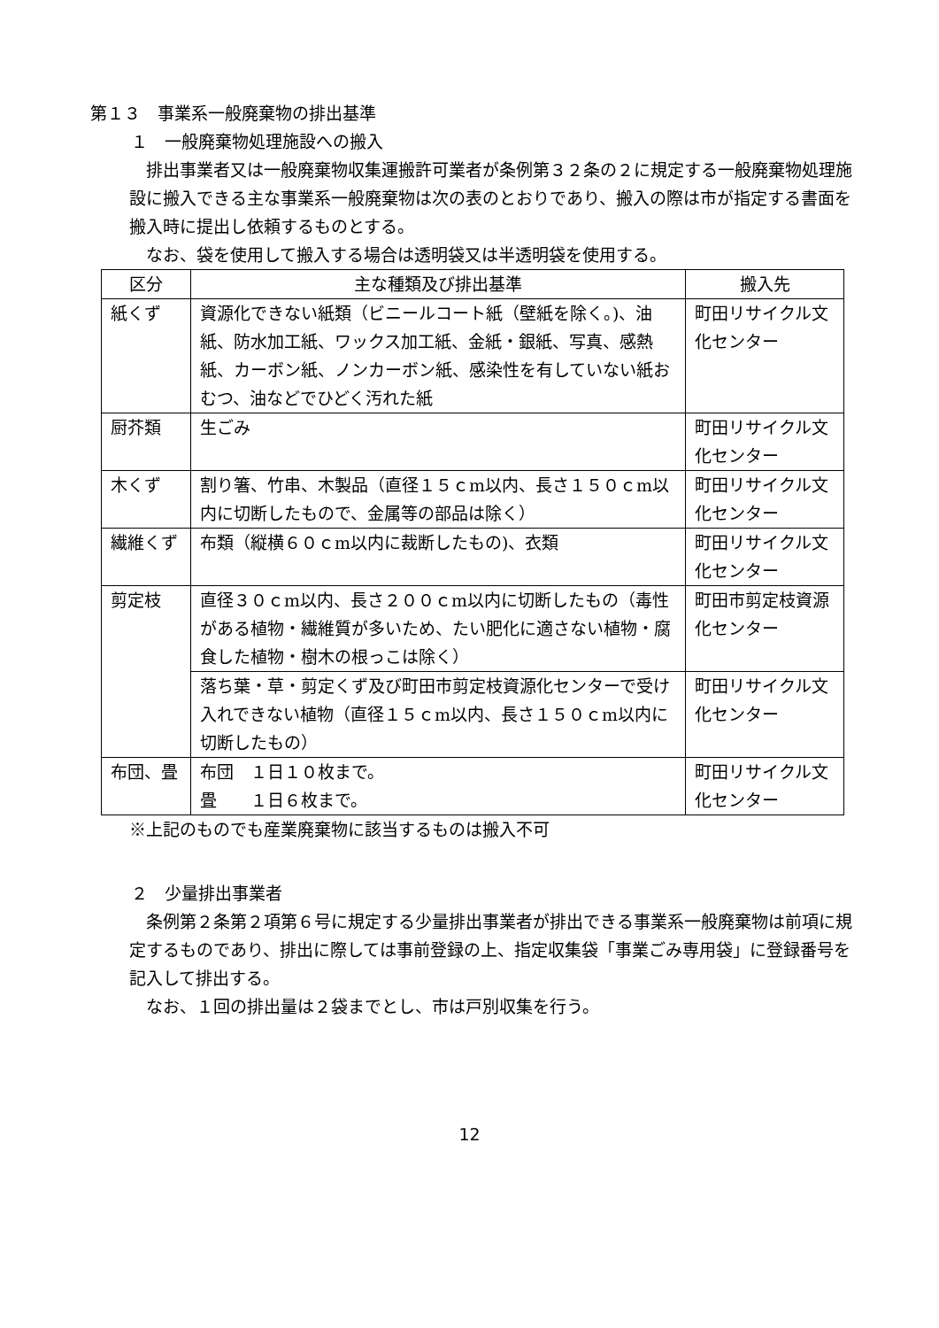第１３　事業系一般廃棄物の排出基準
１　一般廃棄物処理施設への搬入
排出事業者又は一般廃棄物収集運搬許可業者が条例第３２条の２に規定する一般廃棄物処理施設に搬入できる主な事業系一般廃棄物は次の表のとおりであり、搬入の際は市が指定する書面を搬入時に提出し依頼するものとする。
なお、袋を使用して搬入する場合は透明袋又は半透明袋を使用する。
| 区分 | 主な種類及び排出基準 | 搬入先 |
| --- | --- | --- |
| 紙くず | 資源化できない紙類（ビニールコート紙（壁紙を除く。)、油紙、防水加工紙、ワックス加工紙、金紙・銀紙、写真、感熱紙、カーボン紙、ノンカーボン紙、感染性を有していない紙おむつ、油などでひどく汚れた紙 | 町田リサイクル文化センター |
| 厨芥類 | 生ごみ | 町田リサイクル文化センター |
| 木くず | 割り箸、竹串、木製品（直径１５ｃm以内、長さ１５０ｃm以内に切断したもので、金属等の部品は除く） | 町田リサイクル文化センター |
| 繊維くず | 布類（縦横６０ｃm以内に裁断したもの)、衣類 | 町田リサイクル文化センター |
| 剪定枝 | 直径３０ｃm以内、長さ２００ｃm以内に切断したもの（毒性がある植物・繊維質が多いため、たい肥化に適さない植物・腐食した植物・樹木の根っこは除く） | 町田市剪定枝資源化センター |
| | 落ち葉・草・剪定くず及び町田市剪定枝資源化センターで受け入れできない植物（直径１５ｃm以内、長さ１５０ｃm以内に切断したもの） | 町田リサイクル文化センター |
| 布団、畳 | 布団 １日１０枚まで。 畳 １日６枚まで。 | 町田リサイクル文化センター |
※上記のものでも産業廃棄物に該当するものは搬入不可
２　少量排出事業者
条例第２条第２項第６号に規定する少量排出事業者が排出できる事業系一般廃棄物は前項に規定するものであり、排出に際しては事前登録の上、指定収集袋「事業ごみ専用袋」に登録番号を記入して排出する。
なお、１回の排出量は２袋までとし、市は戸別収集を行う。
12